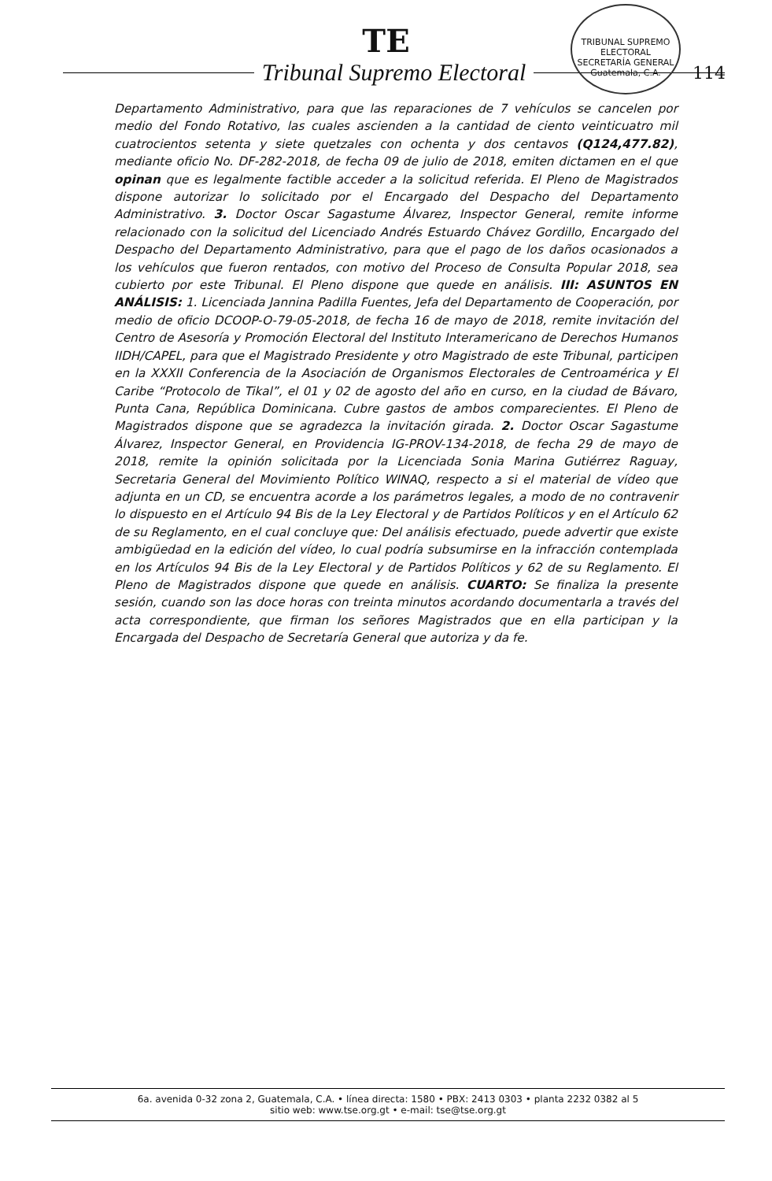TE
TRIBUNAL SUPREMO ELECTORAL
SECRETARÍA GENERAL
Guatemala, C.A.
114
Tribunal Supremo Electoral
Departamento Administrativo, para que las reparaciones de 7 vehículos se cancelen por medio del Fondo Rotativo, las cuales ascienden a la cantidad de ciento veinticuatro mil cuatrocientos setenta y siete quetzales con ochenta y dos centavos (Q124,477.82), mediante oficio No. DF-282-2018, de fecha 09 de julio de 2018, emiten dictamen en el que opinan que es legalmente factible acceder a la solicitud referida. El Pleno de Magistrados dispone autorizar lo solicitado por el Encargado del Despacho del Departamento Administrativo. 3. Doctor Oscar Sagastume Álvarez, Inspector General, remite informe relacionado con la solicitud del Licenciado Andrés Estuardo Chávez Gordillo, Encargado del Despacho del Departamento Administrativo, para que el pago de los daños ocasionados a los vehículos que fueron rentados, con motivo del Proceso de Consulta Popular 2018, sea cubierto por este Tribunal. El Pleno dispone que quede en análisis. III: ASUNTOS EN ANÁLISIS: 1. Licenciada Jannina Padilla Fuentes, Jefa del Departamento de Cooperación, por medio de oficio DCOOP-O-79-05-2018, de fecha 16 de mayo de 2018, remite invitación del Centro de Asesoría y Promoción Electoral del Instituto Interamericano de Derechos Humanos IIDH/CAPEL, para que el Magistrado Presidente y otro Magistrado de este Tribunal, participen en la XXXII Conferencia de la Asociación de Organismos Electorales de Centroamérica y El Caribe “Protocolo de Tikal”, el 01 y 02 de agosto del año en curso, en la ciudad de Bávaro, Punta Cana, República Dominicana. Cubre gastos de ambos comparecientes. El Pleno de Magistrados dispone que se agradezca la invitación girada. 2. Doctor Oscar Sagastume Álvarez, Inspector General, en Providencia IG-PROV-134-2018, de fecha 29 de mayo de 2018, remite la opinión solicitada por la Licenciada Sonia Marina Gutiérrez Raguay, Secretaria General del Movimiento Político WINAQ, respecto a si el material de vídeo que adjunta en un CD, se encuentra acorde a los parámetros legales, a modo de no contravenir lo dispuesto en el Artículo 94 Bis de la Ley Electoral y de Partidos Políticos y en el Artículo 62 de su Reglamento, en el cual concluye que: Del análisis efectuado, puede advertir que existe ambigüedad en la edición del vídeo, lo cual podría subsumirse en la infracción contemplada en los Artículos 94 Bis de la Ley Electoral y de Partidos Políticos y 62 de su Reglamento. El Pleno de Magistrados dispone que quede en análisis. CUARTO: Se finaliza la presente sesión, cuando son las doce horas con treinta minutos acordando documentarla a través del acta correspondiente, que firman los señores Magistrados que en ella participan y la Encargada del Despacho de Secretaría General que autoriza y da fe.
6a. avenida 0-32 zona 2, Guatemala, C.A. • línea directa: 1580 • PBX: 2413 0303 • planta 2232 0382 al 5
sitio web: www.tse.org.gt • e-mail: tse@tse.org.gt